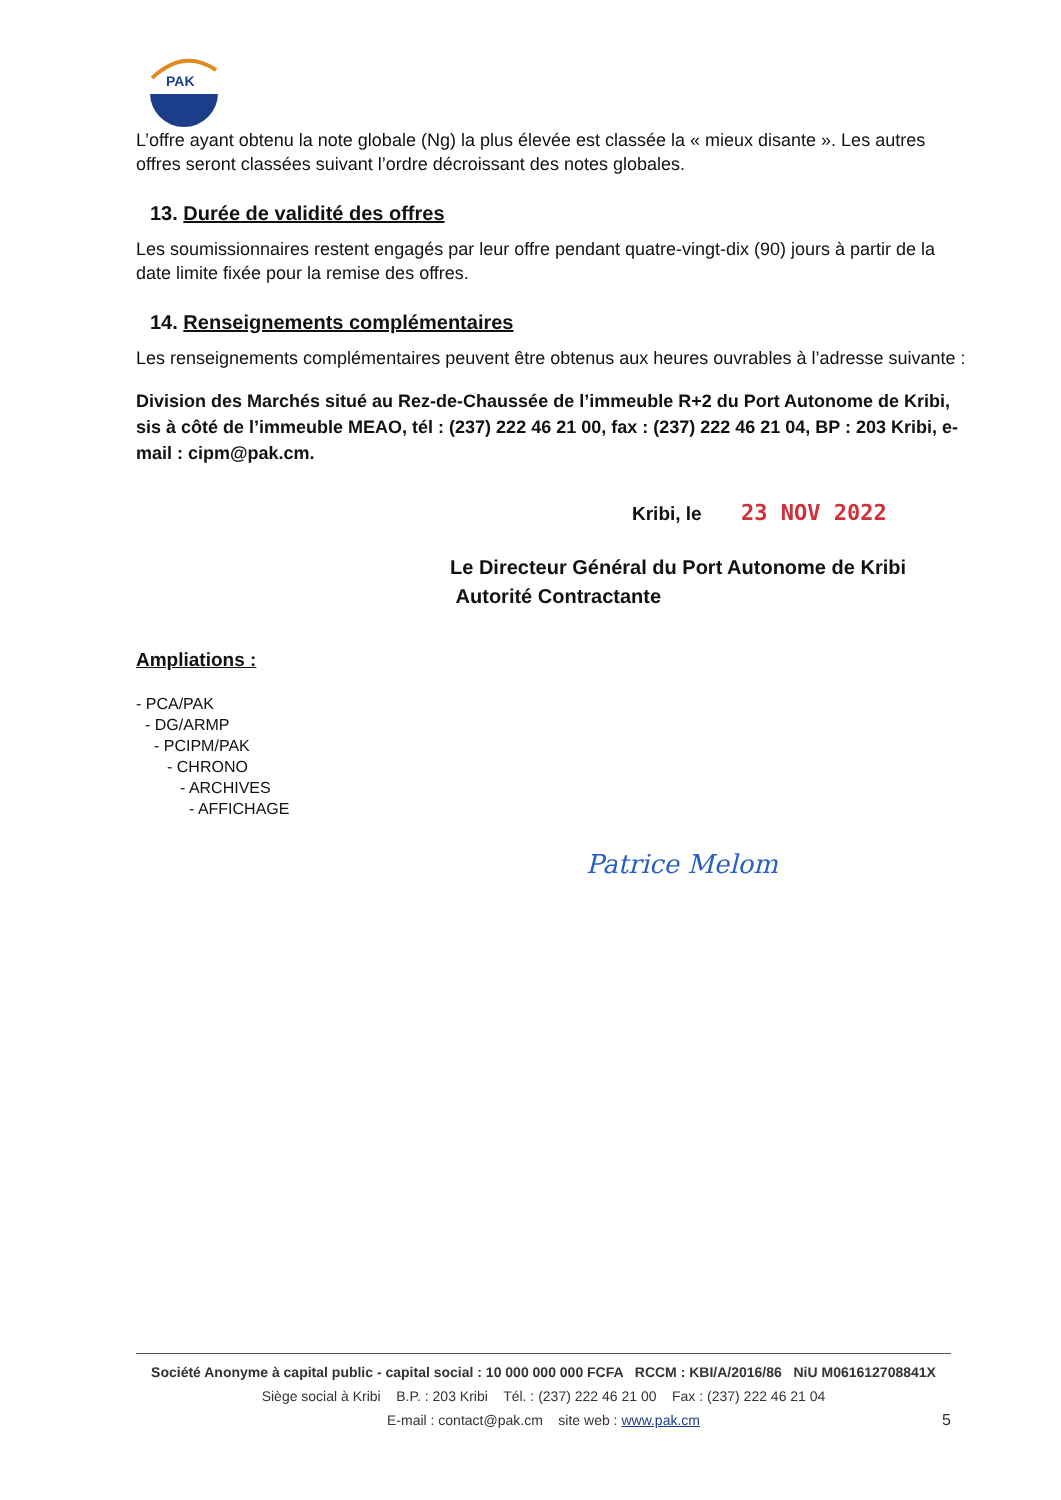PAK
L’offre ayant obtenu la note globale (Ng) la plus élevée est classée la « mieux disante ». Les autres offres seront classées suivant l’ordre décroissant des notes globales.
13. Durée de validité des offres
Les soumissionnaires restent engagés par leur offre pendant quatre-vingt-dix (90) jours à partir de la date limite fixée pour la remise des offres.
14. Renseignements complémentaires
Les renseignements complémentaires peuvent être obtenus aux heures ouvrables à l’adresse suivante :
Division des Marchés situé au Rez-de-Chaussée de l’immeuble R+2 du Port Autonome de Kribi, sis à côté de l’immeuble MEAO, tél : (237) 222 46 21 00, fax : (237) 222 46 21 04, BP : 203 Kribi, e-mail : cipm@pak.cm.
Kribi, le 23 NOV 2022
Le Directeur Général du Port Autonome de Kribi
Autorité Contractante
Ampliations :
- PCA/PAK
- DG/ARMP
- PCIPM/PAK
- CHRONO
- ARCHIVES
- AFFICHAGE
Patrice Melom
Société Anonyme à capital public - capital social : 10 000 000 000 FCFA RCCM : KBI/A/2016/86 NiU M061612708841X
Siège social à Kribi B.P. : 203 Kribi Tél. : (237) 222 46 21 00 Fax : (237) 222 46 21 04
E-mail : contact@pak.cm site web : www.pak.cm
5